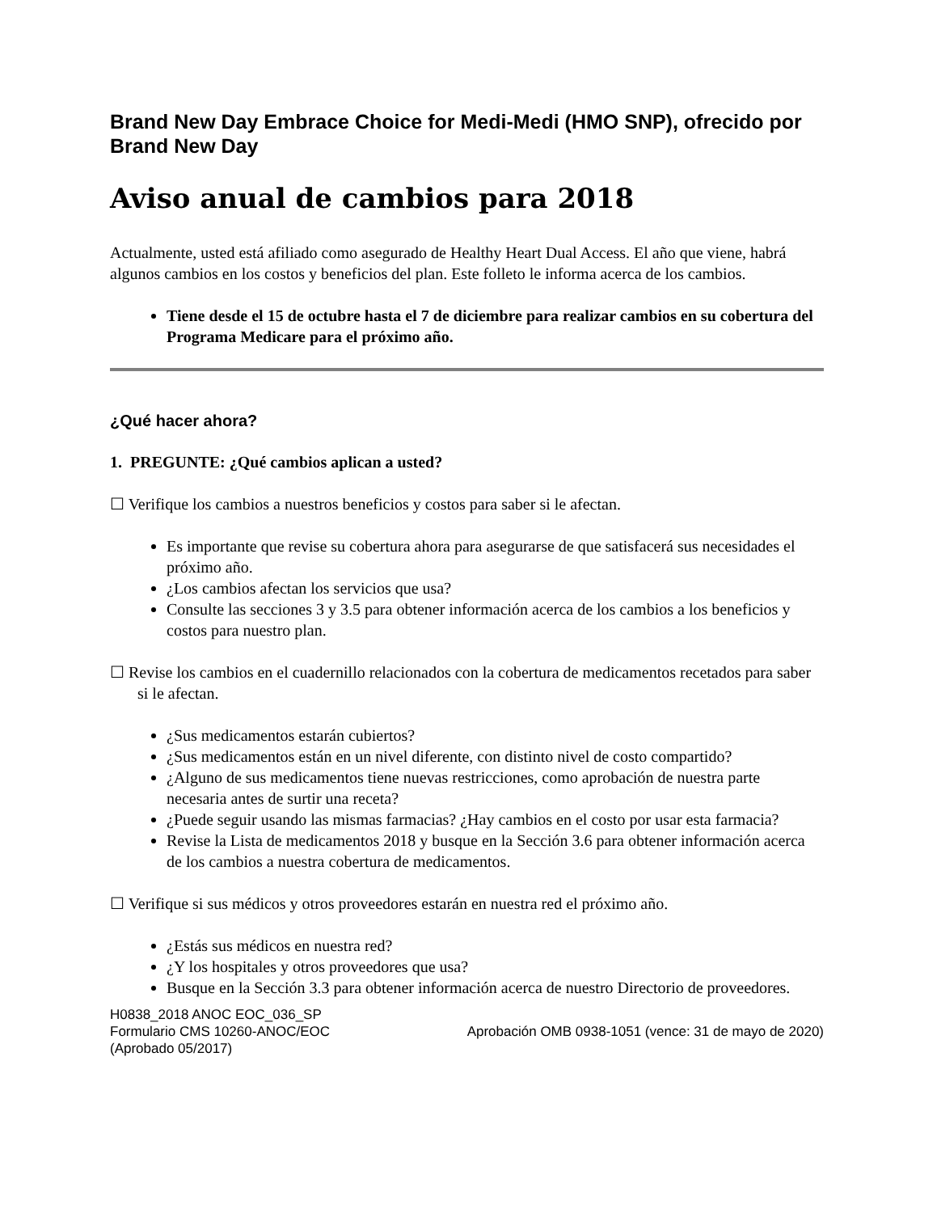Brand New Day Embrace Choice for Medi-Medi (HMO SNP), ofrecido por Brand New Day
Aviso anual de cambios para 2018
Actualmente, usted está afiliado como asegurado de Healthy Heart Dual Access. El año que viene, habrá algunos cambios en los costos y beneficios del plan. Este folleto le informa acerca de los cambios.
Tiene desde el 15 de octubre hasta el 7 de diciembre para realizar cambios en su cobertura del Programa Medicare para el próximo año.
¿Qué hacer ahora?
1. PREGUNTE: ¿Qué cambios aplican a usted?
☐ Verifique los cambios a nuestros beneficios y costos para saber si le afectan.
Es importante que revise su cobertura ahora para asegurarse de que satisfacerá sus necesidades el próximo año.
¿Los cambios afectan los servicios que usa?
Consulte las secciones 3 y 3.5 para obtener información acerca de los cambios a los beneficios y costos para nuestro plan.
☐ Revise los cambios en el cuadernillo relacionados con la cobertura de medicamentos recetados para saber si le afectan.
¿Sus medicamentos estarán cubiertos?
¿Sus medicamentos están en un nivel diferente, con distinto nivel de costo compartido?
¿Alguno de sus medicamentos tiene nuevas restricciones, como aprobación de nuestra parte necesaria antes de surtir una receta?
¿Puede seguir usando las mismas farmacias? ¿Hay cambios en el costo por usar esta farmacia?
Revise la Lista de medicamentos 2018 y busque en la Sección 3.6 para obtener información acerca de los cambios a nuestra cobertura de medicamentos.
☐ Verifique si sus médicos y otros proveedores estarán en nuestra red el próximo año.
¿Estás sus médicos en nuestra red?
¿Y los hospitales y otros proveedores que usa?
Busque en la Sección 3.3 para obtener información acerca de nuestro Directorio de proveedores.
H0838_2018 ANOC EOC_036_SP
Formulario CMS 10260-ANOC/EOC
(Aprobado 05/2017)
Aprobación OMB 0938-1051 (vence: 31 de mayo de 2020)